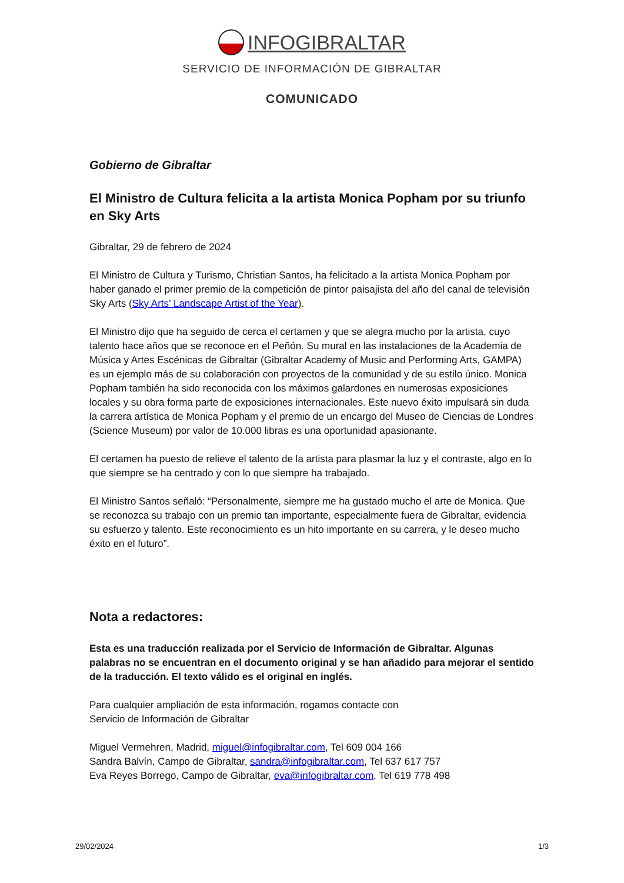INFOGIBRALTAR
SERVICIO DE INFORMACIÓN DE GIBRALTAR
COMUNICADO
Gobierno de Gibraltar
El Ministro de Cultura felicita a la artista Monica Popham por su triunfo en Sky Arts
Gibraltar, 29 de febrero de 2024
El Ministro de Cultura y Turismo, Christian Santos, ha felicitado a la artista Monica Popham por haber ganado el primer premio de la competición de pintor paisajista del año del canal de televisión Sky Arts (Sky Arts’ Landscape Artist of the Year).
El Ministro dijo que ha seguido de cerca el certamen y que se alegra mucho por la artista, cuyo talento hace años que se reconoce en el Peñón. Su mural en las instalaciones de la Academia de Música y Artes Escénicas de Gibraltar (Gibraltar Academy of Music and Performing Arts, GAMPA) es un ejemplo más de su colaboración con proyectos de la comunidad y de su estilo único. Monica Popham también ha sido reconocida con los máximos galardones en numerosas exposiciones locales y su obra forma parte de exposiciones internacionales. Este nuevo éxito impulsará sin duda la carrera artística de Monica Popham y el premio de un encargo del Museo de Ciencias de Londres (Science Museum) por valor de 10.000 libras es una oportunidad apasionante.
El certamen ha puesto de relieve el talento de la artista para plasmar la luz y el contraste, algo en lo que siempre se ha centrado y con lo que siempre ha trabajado.
El Ministro Santos señaló: “Personalmente, siempre me ha gustado mucho el arte de Monica. Que se reconozca su trabajo con un premio tan importante, especialmente fuera de Gibraltar, evidencia su esfuerzo y talento. Este reconocimiento es un hito importante en su carrera, y le deseo mucho éxito en el futuro”.
Nota a redactores:
Esta es una traducción realizada por el Servicio de Información de Gibraltar. Algunas palabras no se encuentran en el documento original y se han añadido para mejorar el sentido de la traducción. El texto válido es el original en inglés.
Para cualquier ampliación de esta información, rogamos contacte con
Servicio de Información de Gibraltar
Miguel Vermehren, Madrid, miguel@infogibraltar.com, Tel 609 004 166
Sandra Balvín, Campo de Gibraltar, sandra@infogibraltar.com, Tel 637 617 757
Eva Reyes Borrego, Campo de Gibraltar, eva@infogibraltar.com, Tel 619 778 498
29/02/2024 1/3